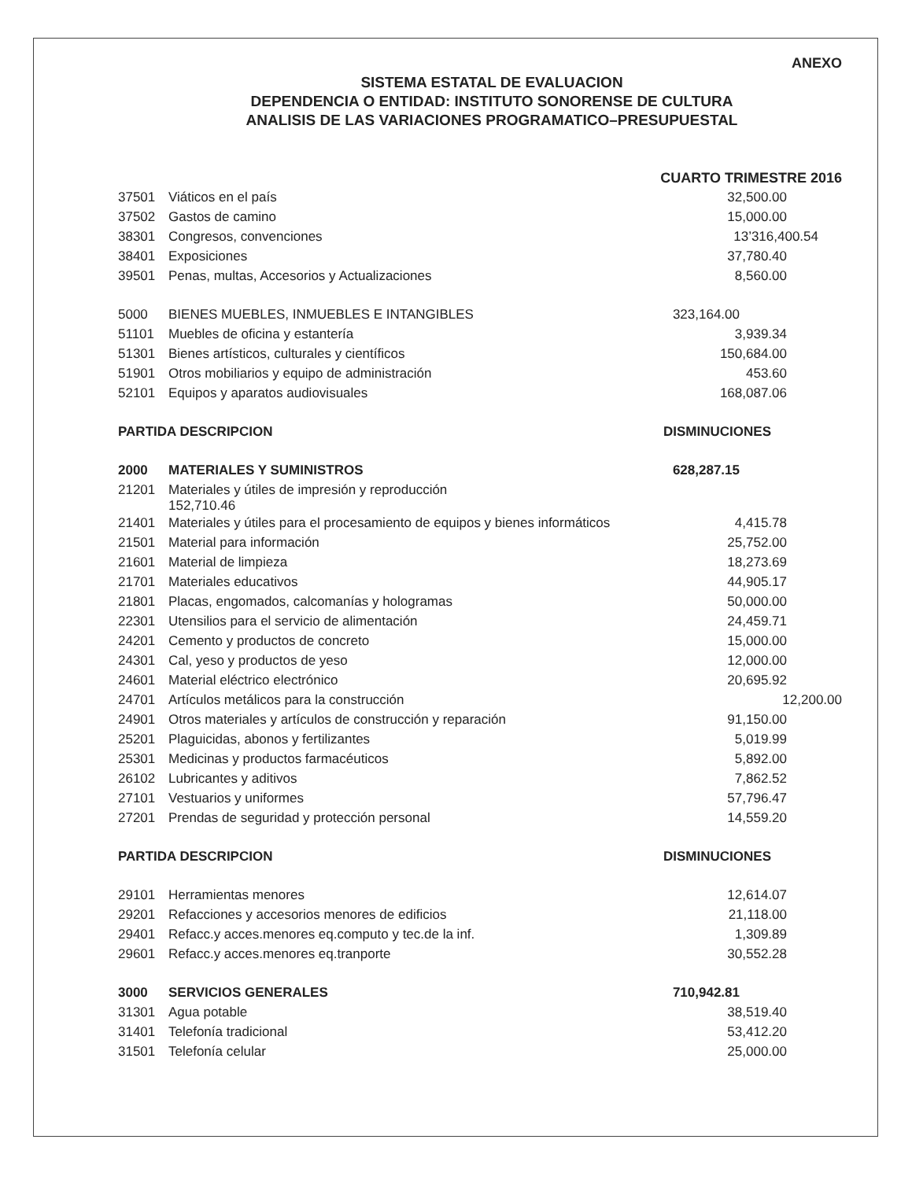ANEXO
SISTEMA ESTATAL DE EVALUACION
DEPENDENCIA O ENTIDAD: INSTITUTO SONORENSE DE CULTURA
ANALISIS DE LAS VARIACIONES PROGRAMATICO–PRESUPUESTAL
| | | CUARTO TRIMESTRE 2016 |
| 37501 | Viáticos en el país | 32,500.00 |
| 37502 | Gastos de camino | 15,000.00 |
| 38301 | Congresos, convenciones | 13’316,400.54 |
| 38401 | Exposiciones | 37,780.40 |
| 39501 | Penas, multas, Accesorios y Actualizaciones | 8,560.00 |
| 5000 | BIENES MUEBLES, INMUEBLES E INTANGIBLES | 323,164.00 |
| 51101 | Muebles de oficina y estantería | 3,939.34 |
| 51301 | Bienes artísticos, culturales y científicos | 150,684.00 |
| 51901 | Otros mobiliarios y equipo de administración | 453.60 |
| 52101 | Equipos y aparatos audiovisuales | 168,087.06 |
| PARTIDA DESCRIPCION | | DISMINUCIONES |
| 2000 | MATERIALES Y SUMINISTROS | 628,287.15 |
| 21201 | Materiales y útiles de impresión y reproducción 152,710.46 | |
| 21401 | Materiales y útiles para el procesamiento de equipos y bienes informáticos | 4,415.78 |
| 21501 | Material para información | 25,752.00 |
| 21601 | Material de limpieza | 18,273.69 |
| 21701 | Materiales educativos | 44,905.17 |
| 21801 | Placas, engomados, calcomanías y hologramas | 50,000.00 |
| 22301 | Utensilios para el servicio de alimentación | 24,459.71 |
| 24201 | Cemento y productos de concreto | 15,000.00 |
| 24301 | Cal, yeso y productos de yeso | 12,000.00 |
| 24601 | Material eléctrico electrónico | 20,695.92 |
| 24701 | Artículos metálicos para la construcción | 12,200.00 |
| 24901 | Otros materiales y artículos de construcción y reparación | 91,150.00 |
| 25201 | Plaguicidas, abonos y fertilizantes | 5,019.99 |
| 25301 | Medicinas y productos farmacéuticos | 5,892.00 |
| 26102 | Lubricantes y aditivos | 7,862.52 |
| 27101 | Vestuarios y uniformes | 57,796.47 |
| 27201 | Prendas de seguridad y protección personal | 14,559.20 |
| PARTIDA DESCRIPCION | | DISMINUCIONES |
| 29101 | Herramientas menores | 12,614.07 |
| 29201 | Refacciones y accesorios menores de edificios | 21,118.00 |
| 29401 | Refacc.y acces.menores eq.computo y tec.de la inf. | 1,309.89 |
| 29601 | Refacc.y acces.menores eq.tranporte | 30,552.28 |
| 3000 | SERVICIOS GENERALES | 710,942.81 |
| 31301 | Agua potable | 38,519.40 |
| 31401 | Telefonía tradicional | 53,412.20 |
| 31501 | Telefonía celular | 25,000.00 |